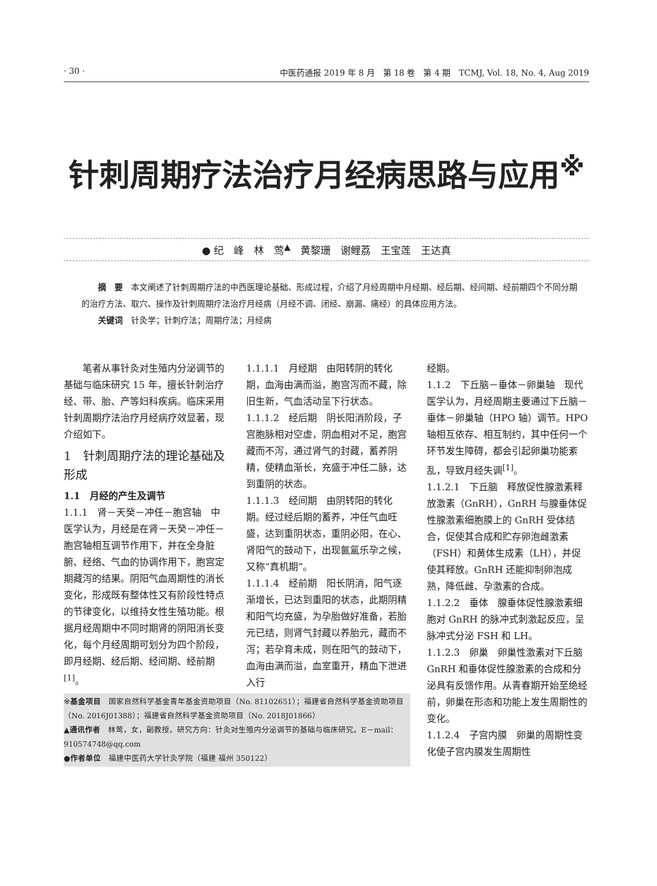· 30 · 中医药通报 2019 年 8 月　第 18 卷　第 4 期　TCMJ, Vol. 18, No. 4, Aug 2019
针刺周期疗法治疗月经病思路与应用<sup>※</sup>
● 纪　峰　林　莺<sup>▲</sup>　黄黎珊　谢鲤荔　王宝莲　王达真
　　摘　要　本文阐述了针刺周期疗法的中西医理论基础、形成过程，介绍了月经周期中月经期、经后期、经间期、经前期四个不同分期的治疗方法、取穴、操作及针刺周期疗法治疗月经病（月经不调、闭经、崩漏、痛经）的具体应用方法。
　　关键词　针灸学；针刺疗法；周期疗法；月经病
　　笔者从事针灸对生殖内分泌调节的基础与临床研究 15 年，擅长针刺治疗经、带、胎、产等妇科疾病。临床采用针刺周期疗法治疗月经病疗效显著，现介绍如下。
1　针刺周期疗法的理论基础及形成
1.1　月经的产生及调节
1.1.1　肾－天癸－冲任－胞宫轴　中医学认为，月经是在肾－天癸－冲任－胞宫轴相互调节作用下，并在全身脏腑、经络、气血的协调作用下，胞宫定期藏泻的结果。阴阳气血周期性的消长变化，形成既有整体性又有阶段性特点的节律变化，以维持女性生殖功能。根据月经周期中不同时期肾的阴阳消长变化，每个月经周期可划分为四个阶段，即月经期、经后期、经间期、经前期<sup>[1]</sup>。
1.1.1.1　月经期　由阳转阴的转化期，血海由满而溢，胞宫泻而不藏，除旧生新，气血活动呈下行状态。
1.1.1.2　经后期　阴长阳消阶段，子宫胞脉相对空虚，阴血相对不足，胞宫藏而不泻，通过肾气的封藏，蓄养阴精，使精血渐长，充盛于冲任二脉，达到重阴的状态。
1.1.1.3　经间期　由阴转阳的转化期。经过经后期的蓄养，冲任气血旺盛，达到重阴状态，重阴必阳，在心、肾阳气的鼓动下，出现氤氲乐孕之候，又称“真机期”。
1.1.1.4　经前期　阳长阴消，阳气逐渐增长，已达到重阳的状态，此期阴精和阳气均充盛，为孕胎做好准备，若胎元已结，则肾气封藏以养胎元，藏而不泻；若孕育未成，则在阳气的鼓动下，血海由满而溢，血室重开，精血下泄进入行
※基金项目　国家自然科学基金青年基金资助项目（No. 81102651）；福建省自然科学基金资助项目（No. 2016J01388）；福建省自然科学基金资助项目（No. 2018J01866）
▲通讯作者　林莺，女，副教授。研究方向：针灸对生殖内分泌调节的基础与临床研究。E－mail：910574748@qq.com
●作者单位　福建中医药大学针灸学院（福建 福州 350122）
经期。
1.1.2　下丘脑－垂体－卵巢轴　现代医学认为，月经周期主要通过下丘脑－垂体－卵巢轴（HPO 轴）调节。HPO 轴相互依存、相互制约，其中任何一个环节发生障碍，都会引起卵巢功能紊乱，导致月经失调<sup>[1]</sup>。
1.1.2.1　下丘脑　释放促性腺激素释放激素（GnRH），GnRH 与腺垂体促性腺激素细胞膜上的 GnRH 受体结合，促使其合成和贮存卵泡雌激素（FSH）和黄体生成素（LH），并促使其释放。GnRH 还能抑制卵泡成熟，降低雌、孕激素的合成。
1.1.2.2　垂体　腺垂体促性腺激素细胞对 GnRH 的脉冲式刺激起反应，呈脉冲式分泌 FSH 和 LH。
1.1.2.3　卵巢　卵巢性激素对下丘脑 GnRH 和垂体促性腺激素的合成和分泌具有反馈作用。从青春期开始至绝经前，卵巢在形态和功能上发生周期性的变化。
1.1.2.4　子宫内膜　卵巢的周期性变化使子宫内膜发生周期性